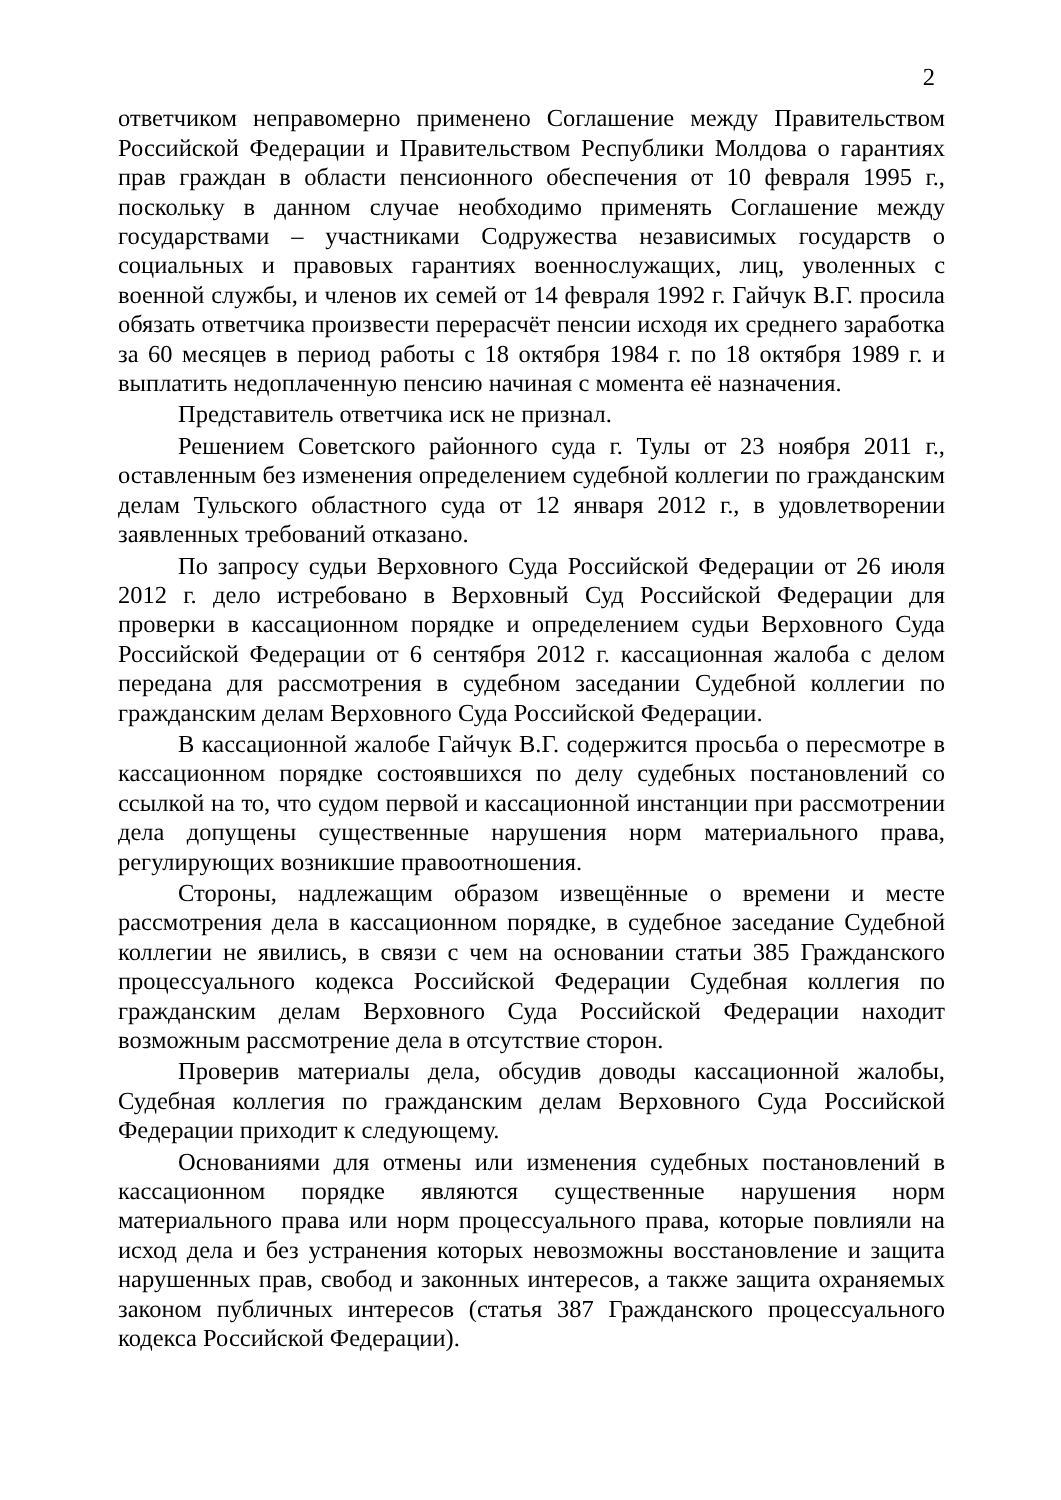2
ответчиком неправомерно применено Соглашение между Правительством Российской Федерации и Правительством Республики Молдова о гарантиях прав граждан в области пенсионного обеспечения от 10 февраля 1995 г., поскольку в данном случае необходимо применять Соглашение между государствами – участниками Содружества независимых государств о социальных и правовых гарантиях военнослужащих, лиц, уволенных с военной службы, и членов их семей от 14 февраля 1992 г. Гайчук В.Г. просила обязать ответчика произвести перерасчёт пенсии исходя их среднего заработка за 60 месяцев в период работы с 18 октября 1984 г. по 18 октября 1989 г. и выплатить недоплаченную пенсию начиная с момента её назначения.
Представитель ответчика иск не признал.
Решением Советского районного суда г. Тулы от 23 ноября 2011 г., оставленным без изменения определением судебной коллегии по гражданским делам Тульского областного суда от 12 января 2012 г., в удовлетворении заявленных требований отказано.
По запросу судьи Верховного Суда Российской Федерации от 26 июля 2012 г. дело истребовано в Верховный Суд Российской Федерации для проверки в кассационном порядке и определением судьи Верховного Суда Российской Федерации от 6 сентября 2012 г. кассационная жалоба с делом передана для рассмотрения в судебном заседании Судебной коллегии по гражданским делам Верховного Суда Российской Федерации.
В кассационной жалобе Гайчук В.Г. содержится просьба о пересмотре в кассационном порядке состоявшихся по делу судебных постановлений со ссылкой на то, что судом первой и кассационной инстанции при рассмотрении дела допущены существенные нарушения норм материального права, регулирующих возникшие правоотношения.
Стороны, надлежащим образом извещённые о времени и месте рассмотрения дела в кассационном порядке, в судебное заседание Судебной коллегии не явились, в связи с чем на основании статьи 385 Гражданского процессуального кодекса Российской Федерации Судебная коллегия по гражданским делам Верховного Суда Российской Федерации находит возможным рассмотрение дела в отсутствие сторон.
Проверив материалы дела, обсудив доводы кассационной жалобы, Судебная коллегия по гражданским делам Верховного Суда Российской Федерации приходит к следующему.
Основаниями для отмены или изменения судебных постановлений в кассационном порядке являются существенные нарушения норм материального права или норм процессуального права, которые повлияли на исход дела и без устранения которых невозможны восстановление и защита нарушенных прав, свобод и законных интересов, а также защита охраняемых законом публичных интересов (статья 387 Гражданского процессуального кодекса Российской Федерации).